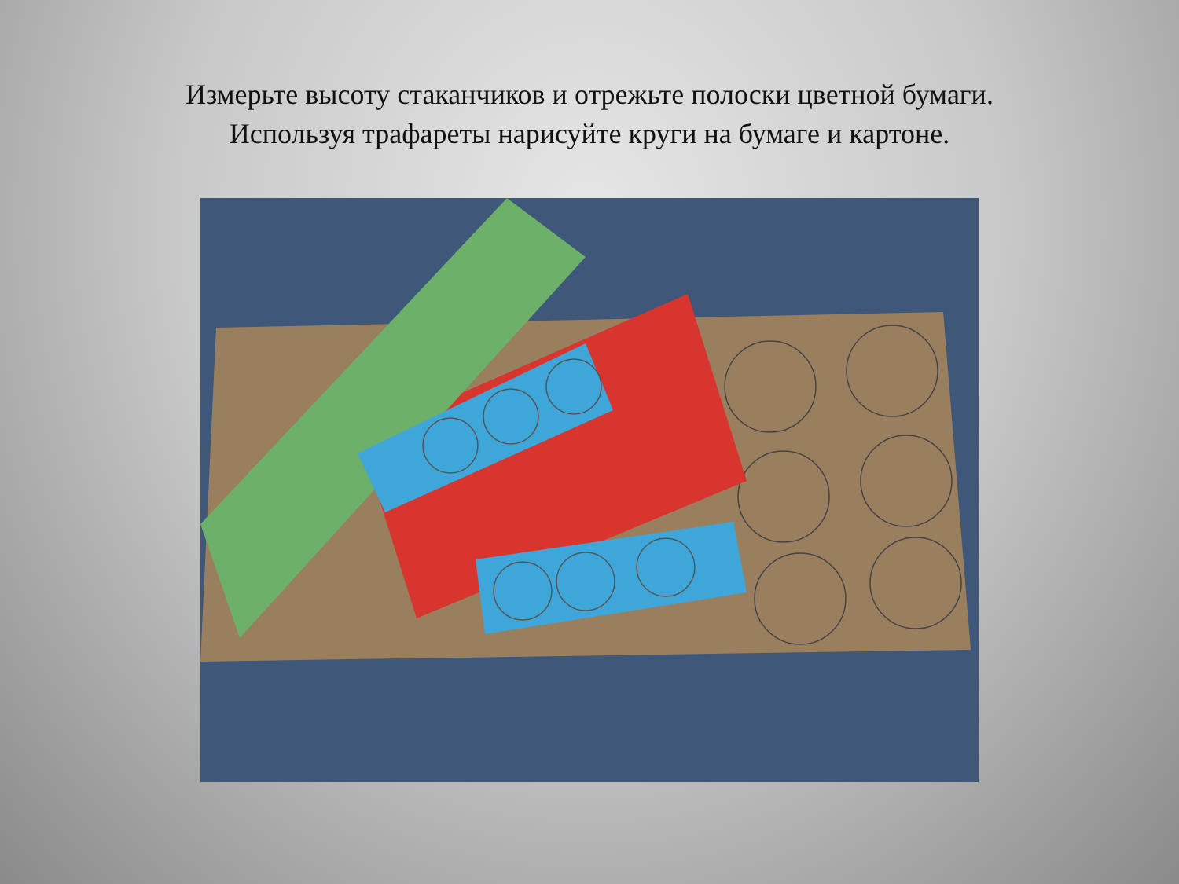Измерьте высоту стаканчиков и отрежьте полоски цветной бумаги.
Используя трафареты нарисуйте круги на бумаге и картоне.